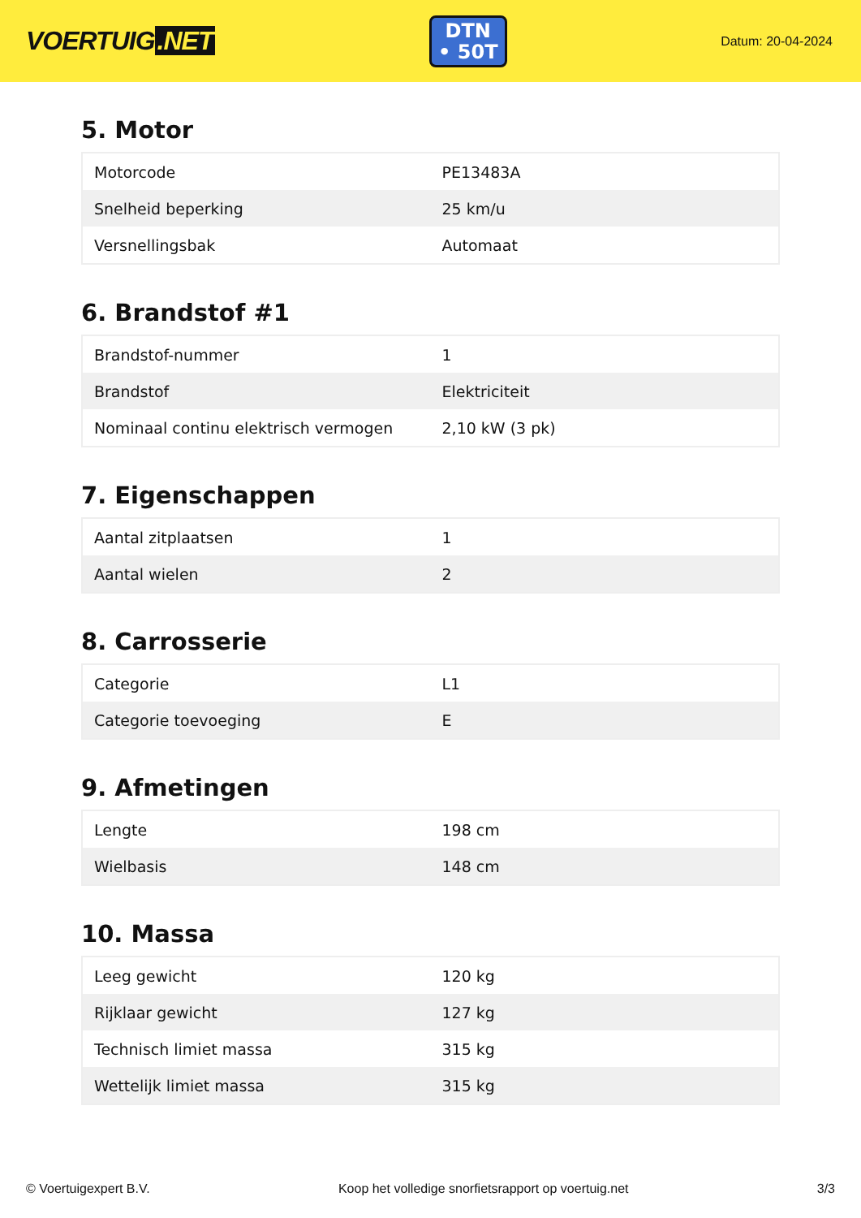VOERTUIG.NET
DTN
• 50T
Datum: 20-04-2024
5. Motor
| Motorcode | PE13483A |
| Snelheid beperking | 25 km/u |
| Versnellingsbak | Automaat |
6. Brandstof #1
| Brandstof-nummer | 1 |
| Brandstof | Elektriciteit |
| Nominaal continu elektrisch vermogen | 2,10 kW (3 pk) |
7. Eigenschappen
| Aantal zitplaatsen | 1 |
| Aantal wielen | 2 |
8. Carrosserie
| Categorie | L1 |
| Categorie toevoeging | E |
9. Afmetingen
| Lengte | 198 cm |
| Wielbasis | 148 cm |
10. Massa
| Leeg gewicht | 120 kg |
| Rijklaar gewicht | 127 kg |
| Technisch limiet massa | 315 kg |
| Wettelijk limiet massa | 315 kg |
© Voertuigexpert B.V. Koop het volledige snorfietsrapport op voertuig.net 3/3